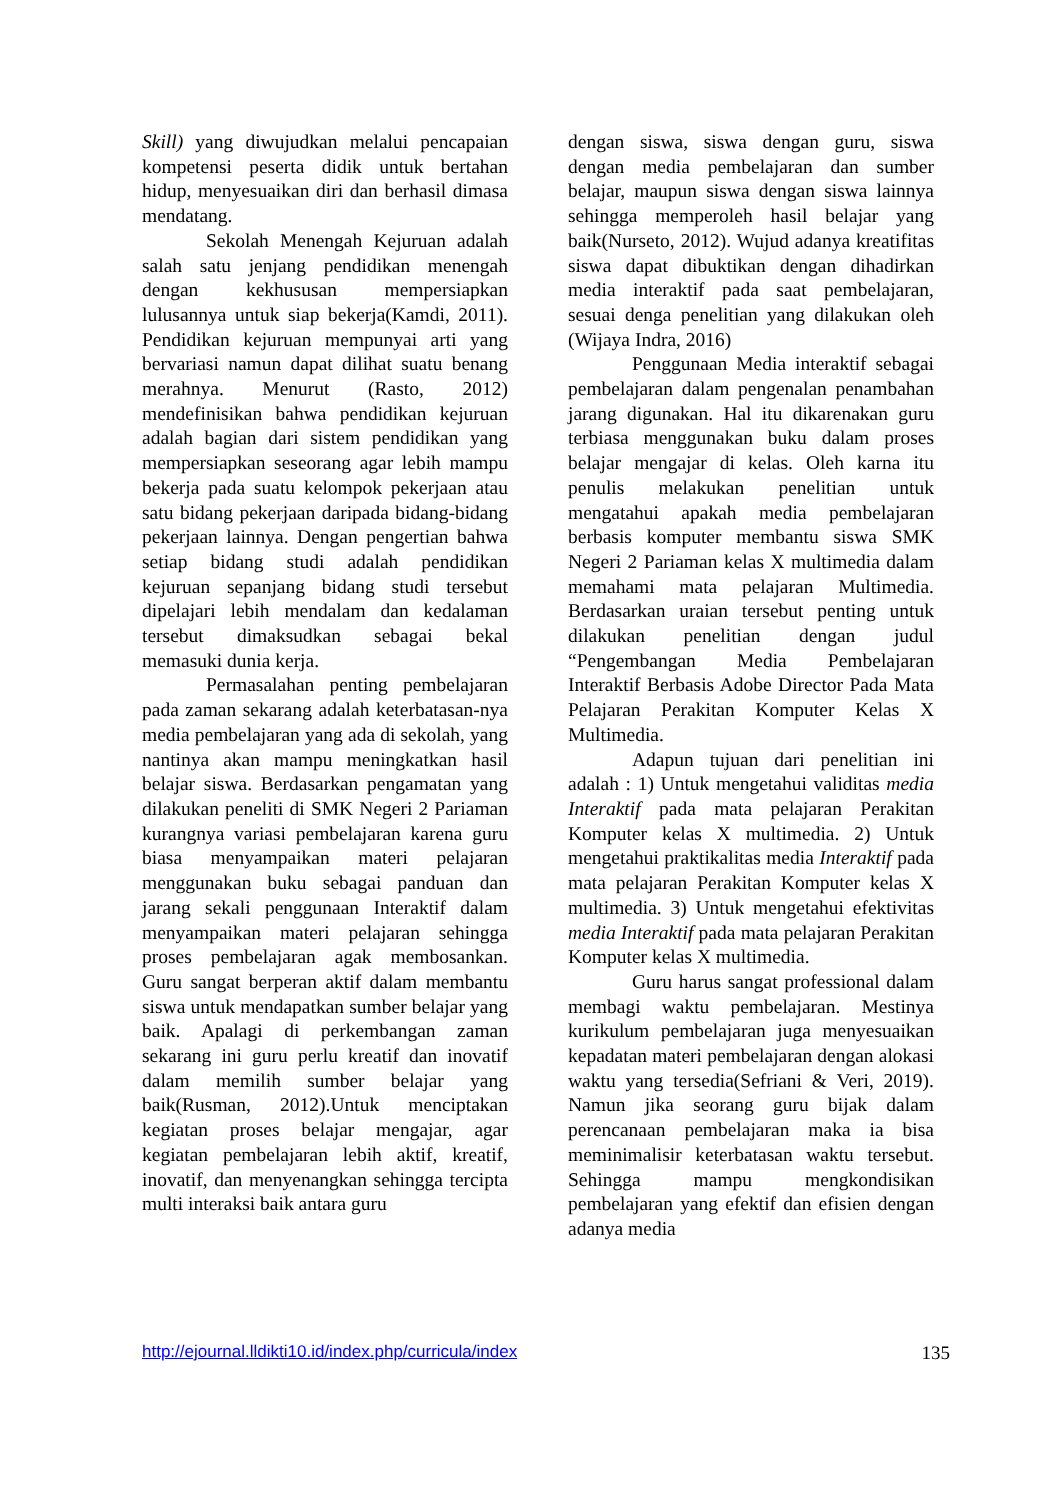Skill) yang diwujudkan melalui pencapaian kompetensi peserta didik untuk bertahan hidup, menyesuaikan diri dan berhasil dimasa mendatang.
Sekolah Menengah Kejuruan adalah salah satu jenjang pendidikan menengah dengan kekhususan mempersiapkan lulusannya untuk siap bekerja(Kamdi, 2011). Pendidikan kejuruan mempunyai arti yang bervariasi namun dapat dilihat suatu benang merahnya. Menurut (Rasto, 2012) mendefinisikan bahwa pendidikan kejuruan adalah bagian dari sistem pendidikan yang mempersiapkan seseorang agar lebih mampu bekerja pada suatu kelompok pekerjaan atau satu bidang pekerjaan daripada bidang-bidang pekerjaan lainnya. Dengan pengertian bahwa setiap bidang studi adalah pendidikan kejuruan sepanjang bidang studi tersebut dipelajari lebih mendalam dan kedalaman tersebut dimaksudkan sebagai bekal memasuki dunia kerja.
Permasalahan penting pembelajaran pada zaman sekarang adalah keterbatasan-nya media pembelajaran yang ada di sekolah, yang nantinya akan mampu meningkatkan hasil belajar siswa. Berdasarkan pengamatan yang dilakukan peneliti di SMK Negeri 2 Pariaman kurangnya variasi pembelajaran karena guru biasa menyampaikan materi pelajaran menggunakan buku sebagai panduan dan jarang sekali penggunaan Interaktif dalam menyampaikan materi pelajaran sehingga proses pembelajaran agak membosankan. Guru sangat berperan aktif dalam membantu siswa untuk mendapatkan sumber belajar yang baik. Apalagi di perkembangan zaman sekarang ini guru perlu kreatif dan inovatif dalam memilih sumber belajar yang baik(Rusman, 2012).Untuk menciptakan kegiatan proses belajar mengajar, agar kegiatan pembelajaran lebih aktif, kreatif, inovatif, dan menyenangkan sehingga tercipta multi interaksi baik antara guru
dengan siswa, siswa dengan guru, siswa dengan media pembelajaran dan sumber belajar, maupun siswa dengan siswa lainnya sehingga memperoleh hasil belajar yang baik(Nurseto, 2012). Wujud adanya kreatifitas siswa dapat dibuktikan dengan dihadirkan media interaktif pada saat pembelajaran, sesuai denga penelitian yang dilakukan oleh (Wijaya Indra, 2016)
Penggunaan Media interaktif sebagai pembelajaran dalam pengenalan penambahan jarang digunakan. Hal itu dikarenakan guru terbiasa menggunakan buku dalam proses belajar mengajar di kelas. Oleh karna itu penulis melakukan penelitian untuk mengatahui apakah media pembelajaran berbasis komputer membantu siswa SMK Negeri 2 Pariaman kelas X multimedia dalam memahami mata pelajaran Multimedia. Berdasarkan uraian tersebut penting untuk dilakukan penelitian dengan judul “Pengembangan Media Pembelajaran Interaktif Berbasis Adobe Director Pada Mata Pelajaran Perakitan Komputer Kelas X Multimedia.
Adapun tujuan dari penelitian ini adalah : 1) Untuk mengetahui validitas media Interaktif pada mata pelajaran Perakitan Komputer kelas X multimedia. 2) Untuk mengetahui praktikalitas media Interaktif pada mata pelajaran Perakitan Komputer kelas X multimedia. 3) Untuk mengetahui efektivitas media Interaktif pada mata pelajaran Perakitan Komputer kelas X multimedia.
Guru harus sangat professional dalam membagi waktu pembelajaran. Mestinya kurikulum pembelajaran juga menyesuaikan kepadatan materi pembelajaran dengan alokasi waktu yang tersedia(Sefriani & Veri, 2019). Namun jika seorang guru bijak dalam perencanaan pembelajaran maka ia bisa meminimalisir keterbatasan waktu tersebut. Sehingga mampu mengkondisikan pembelajaran yang efektif dan efisien dengan adanya media
http://ejournal.lldikti10.id/index.php/curricula/index 135